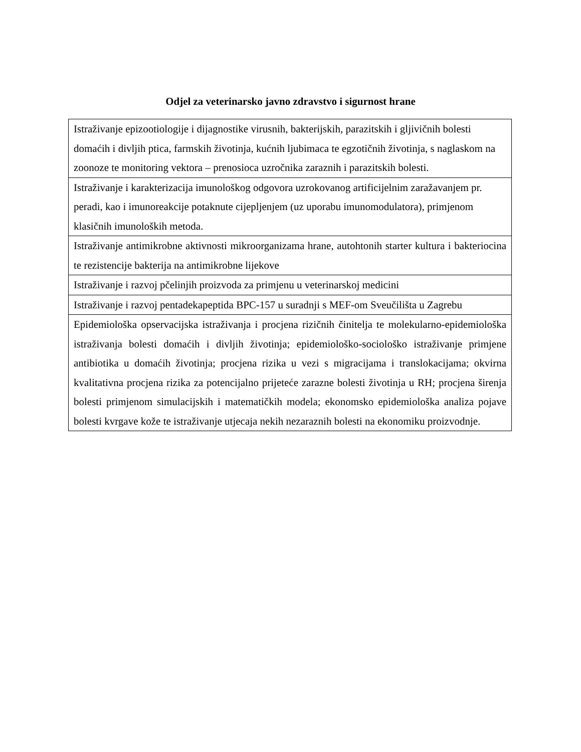Odjel za veterinarsko javno zdravstvo i sigurnost hrane
| Istraživanje epizootiologije i dijagnostike virusnih, bakterijskih, parazitskih i gljivičnih bolesti domaćih i divljih ptica, farmskih životinja, kućnih ljubimaca te egzotičnih životinja, s naglaskom na zoonoze te monitoring vektora – prenosioca uzročnika zaraznih i parazitskih bolesti. |
| Istraživanje i karakterizacija imunološkog odgovora uzrokovanog artificijelnim zaražavanjem pr. peradi, kao i imunoreakcije potaknute cijepljenjem (uz uporabu imunomodulatora), primjenom klasičnih imunoloških metoda. |
| Istraživanje antimikrobne aktivnosti mikroorganizama hrane, autohtonih starter kultura i bakteriocina te rezistencije bakterija na antimikrobne lijekove |
| Istraživanje i razvoj pčelinjih proizvoda za primjenu u veterinarskoj medicini |
| Istraživanje i razvoj pentadekapeptida BPC-157 u suradnji s MEF-om Sveučilišta u Zagrebu |
| Epidemiološka opservacijska istraživanja i procjena rizičnih činitelja te molekularno-epidemiološka istraživanja bolesti domaćih i divljih životinja; epidemiološko-sociološko istraživanje primjene antibiotika u domaćih životinja; procjena rizika u vezi s migracijama i translokacijama; okvirna kvalitativna procjena rizika za potencijalno prijeteće zarazne bolesti životinja u RH; procjena širenja bolesti primjenom simulacijskih i matematičkih modela; ekonomsko epidemiološka analiza pojave bolesti kvrgave kože te istraživanje utjecaja nekih nezaraznih bolesti na ekonomiku proizvodnje. |